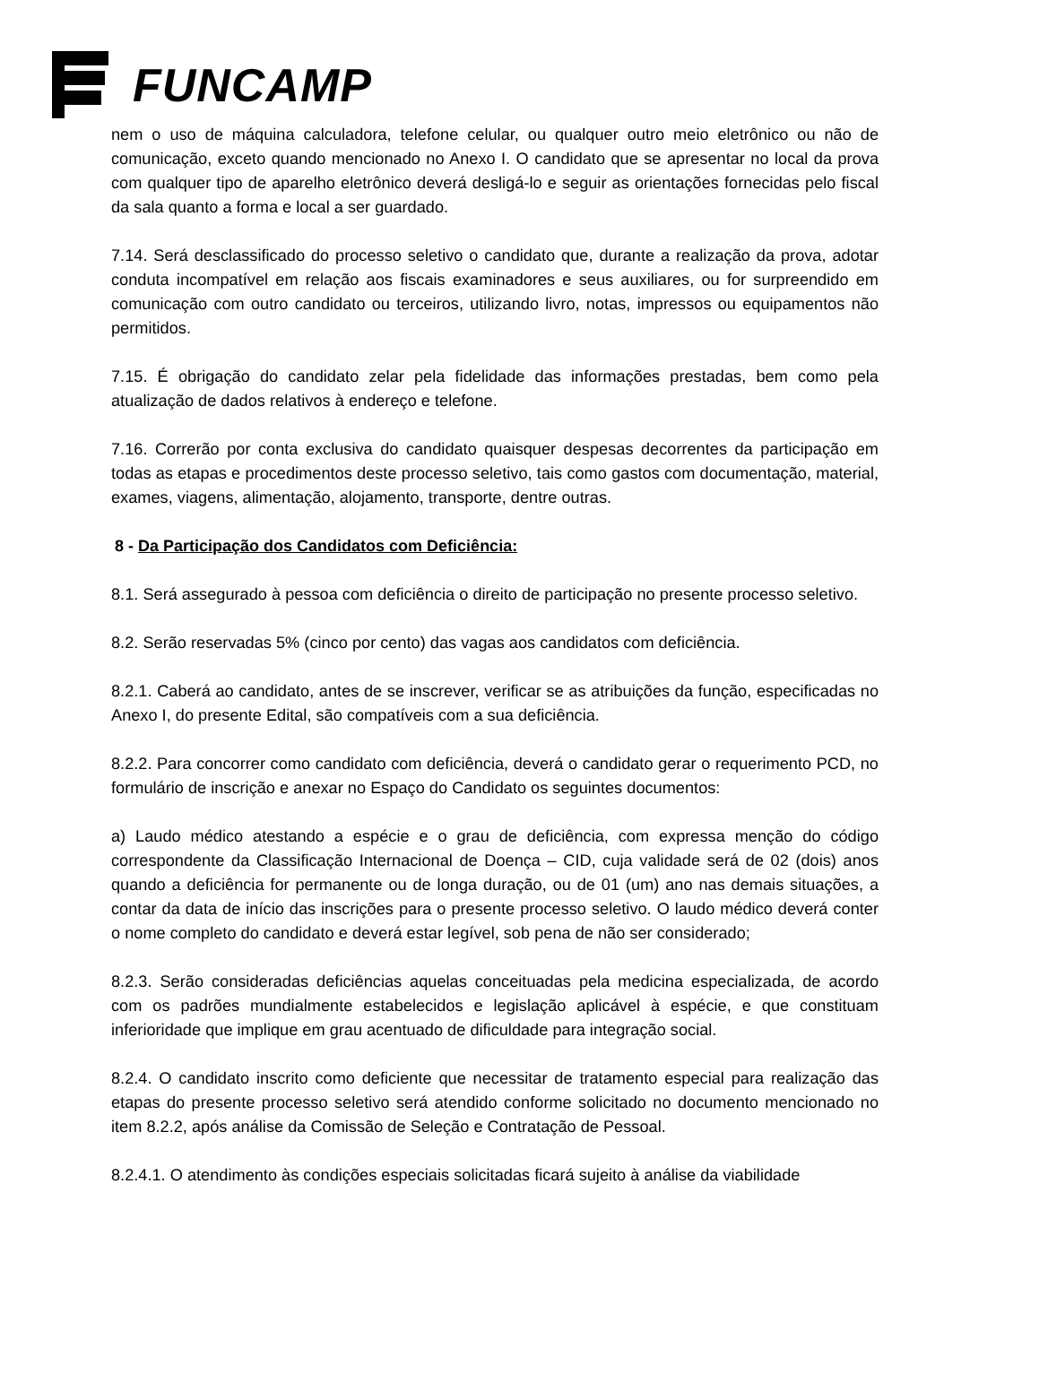FUNCAMP
nem o uso de máquina calculadora, telefone celular, ou qualquer outro meio eletrônico ou não de comunicação, exceto quando mencionado no Anexo I. O candidato que se apresentar no local da prova com qualquer tipo de aparelho eletrônico deverá desligá-lo e seguir as orientações fornecidas pelo fiscal da sala quanto a forma e local a ser guardado.
7.14. Será desclassificado do processo seletivo o candidato que, durante a realização da prova, adotar conduta incompatível em relação aos fiscais examinadores e seus auxiliares, ou for surpreendido em comunicação com outro candidato ou terceiros, utilizando livro, notas, impressos ou equipamentos não permitidos.
7.15. É obrigação do candidato zelar pela fidelidade das informações prestadas, bem como pela atualização de dados relativos à endereço e telefone.
7.16. Correrão por conta exclusiva do candidato quaisquer despesas decorrentes da participação em todas as etapas e procedimentos deste processo seletivo, tais como gastos com documentação, material, exames, viagens, alimentação, alojamento, transporte, dentre outras.
8 - Da Participação dos Candidatos com Deficiência:
8.1. Será assegurado à pessoa com deficiência o direito de participação no presente processo seletivo.
8.2. Serão reservadas 5% (cinco por cento) das vagas aos candidatos com deficiência.
8.2.1. Caberá ao candidato, antes de se inscrever, verificar se as atribuições da função, especificadas no Anexo I, do presente Edital, são compatíveis com a sua deficiência.
8.2.2. Para concorrer como candidato com deficiência, deverá o candidato gerar o requerimento PCD, no formulário de inscrição e anexar no Espaço do Candidato os seguintes documentos:
a) Laudo médico atestando a espécie e o grau de deficiência, com expressa menção do código correspondente da Classificação Internacional de Doença – CID, cuja validade será de 02 (dois) anos quando a deficiência for permanente ou de longa duração, ou de 01 (um) ano nas demais situações, a contar da data de início das inscrições para o presente processo seletivo. O laudo médico deverá conter o nome completo do candidato e deverá estar legível, sob pena de não ser considerado;
8.2.3. Serão consideradas deficiências aquelas conceituadas pela medicina especializada, de acordo com os padrões mundialmente estabelecidos e legislação aplicável à espécie, e que constituam inferioridade que implique em grau acentuado de dificuldade para integração social.
8.2.4. O candidato inscrito como deficiente que necessitar de tratamento especial para realização das etapas do presente processo seletivo será atendido conforme solicitado no documento mencionado no item 8.2.2, após análise da Comissão de Seleção e Contratação de Pessoal.
8.2.4.1. O atendimento às condições especiais solicitadas ficará sujeito à análise da viabilidade